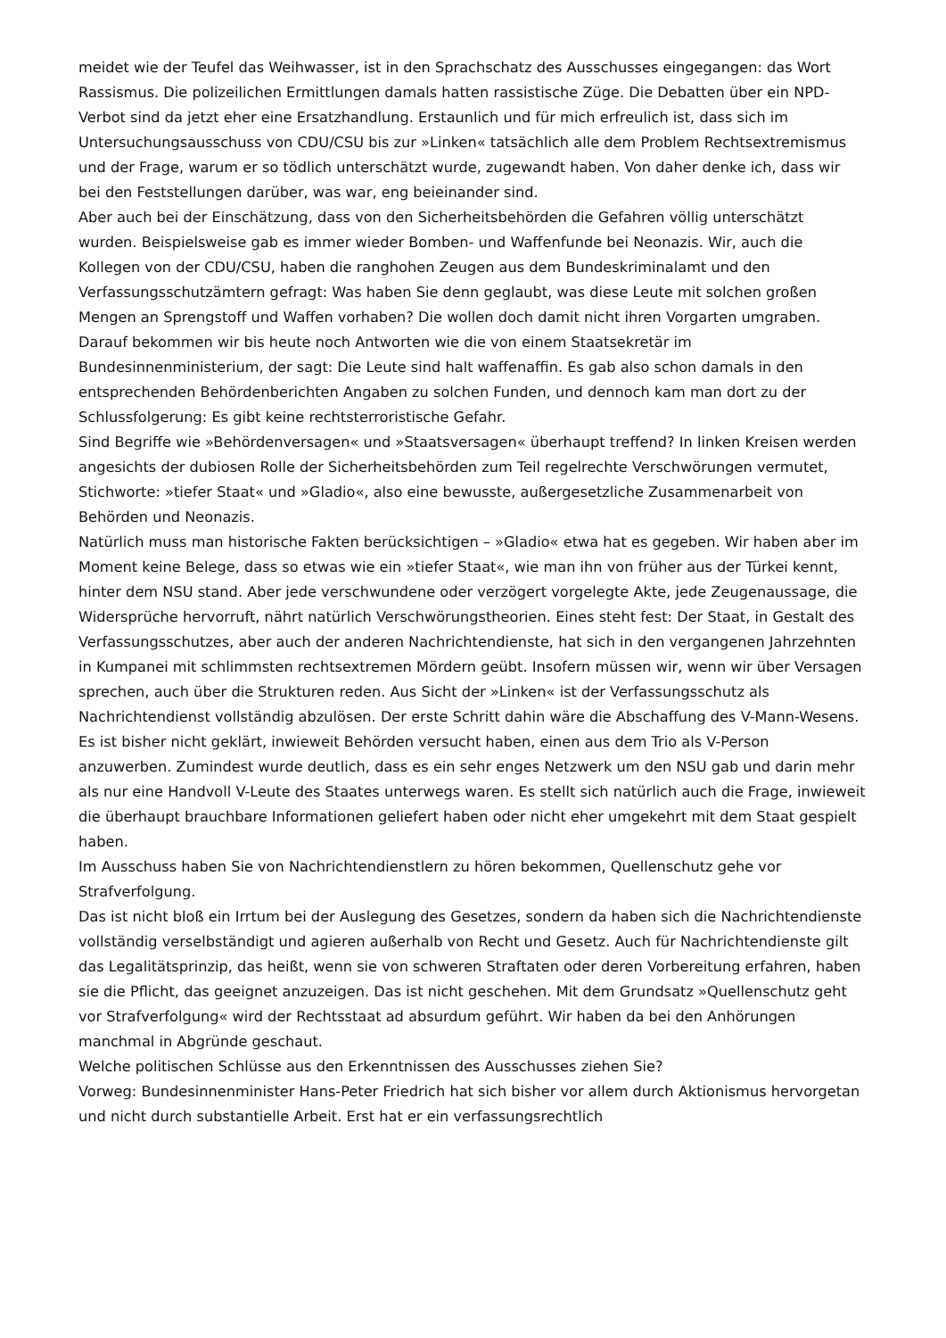meidet wie der Teufel das Weihwasser, ist in den Sprachschatz des Ausschusses eingegangen: das Wort Rassismus. Die polizeilichen Ermittlungen damals hatten rassistische Züge. Die Debatten über ein NPD-Verbot sind da jetzt eher eine Ersatzhandlung. Erstaunlich und für mich erfreulich ist, dass sich im Untersuchungsausschuss von CDU/CSU bis zur »Linken« tatsächlich alle dem Problem Rechtsextremismus und der Frage, warum er so tödlich unterschätzt wurde, zugewandt haben. Von daher denke ich, dass wir bei den Feststellungen darüber, was war, eng beieinander sind.
Aber auch bei der Einschätzung, dass von den Sicherheitsbehörden die Gefahren völlig unterschätzt wurden. Beispielsweise gab es immer wieder Bomben- und Waffenfunde bei Neonazis. Wir, auch die Kollegen von der CDU/CSU, haben die ranghohen Zeugen aus dem Bundeskriminalamt und den Verfassungsschutzämtern gefragt: Was haben Sie denn geglaubt, was diese Leute mit solchen großen Mengen an Sprengstoff und Waffen vorhaben? Die wollen doch damit nicht ihren Vorgarten umgraben. Darauf bekommen wir bis heute noch Antworten wie die von einem Staatsekretär im Bundesinnenministerium, der sagt: Die Leute sind halt waffenaffin. Es gab also schon damals in den entsprechenden Behördenberichten Angaben zu solchen Funden, und dennoch kam man dort zu der Schlussfolgerung: Es gibt keine rechtsterroristische Gefahr.
Sind Begriffe wie »Behördenversagen« und »Staatsversagen« überhaupt treffend? In linken Kreisen werden angesichts der dubiosen Rolle der Sicherheitsbehörden zum Teil regelrechte Verschwörungen vermutet, Stichworte: »tiefer Staat« und »Gladio«, also eine bewusste, außergesetzliche Zusammenarbeit von Behörden und Neonazis.
Natürlich muss man historische Fakten berücksichtigen – »Gladio« etwa hat es gegeben. Wir haben aber im Moment keine Belege, dass so etwas wie ein »tiefer Staat«, wie man ihn von früher aus der Türkei kennt, hinter dem NSU stand. Aber jede verschwundene oder verzögert vorgelegte Akte, jede Zeugenaussage, die Widersprüche hervorruft, nährt natürlich Verschwörungstheorien. Eines steht fest: Der Staat, in Gestalt des Verfassungsschutzes, aber auch der anderen Nachrichtendienste, hat sich in den vergangenen Jahrzehnten in Kumpanei mit schlimmsten rechtsextremen Mördern geübt. Insofern müssen wir, wenn wir über Versagen sprechen, auch über die Strukturen reden. Aus Sicht der »Linken« ist der Verfassungsschutz als Nachrichtendienst vollständig abzulösen. Der erste Schritt dahin wäre die Abschaffung des V-Mann-Wesens. Es ist bisher nicht geklärt, inwieweit Behörden versucht haben, einen aus dem Trio als V-Person anzuwerben. Zumindest wurde deutlich, dass es ein sehr enges Netzwerk um den NSU gab und darin mehr als nur eine Handvoll V-Leute des Staates unterwegs waren. Es stellt sich natürlich auch die Frage, inwieweit die überhaupt brauchbare Informationen geliefert haben oder nicht eher umgekehrt mit dem Staat gespielt haben.
Im Ausschuss haben Sie von Nachrichtendienstlern zu hören bekommen, Quellenschutz gehe vor Strafverfolgung.
Das ist nicht bloß ein Irrtum bei der Auslegung des Gesetzes, sondern da haben sich die Nachrichtendienste vollständig verselbständigt und agieren außerhalb von Recht und Gesetz. Auch für Nachrichtendienste gilt das Legalitätsprinzip, das heißt, wenn sie von schweren Straftaten oder deren Vorbereitung erfahren, haben sie die Pflicht, das geeignet anzuzeigen. Das ist nicht geschehen. Mit dem Grundsatz »Quellenschutz geht vor Strafverfolgung« wird der Rechtsstaat ad absurdum geführt. Wir haben da bei den Anhörungen manchmal in Abgründe geschaut.
Welche politischen Schlüsse aus den Erkenntnissen des Ausschusses ziehen Sie?
Vorweg: Bundesinnenminister Hans-Peter Friedrich hat sich bisher vor allem durch Aktionismus hervorgetan und nicht durch substantielle Arbeit. Erst hat er ein verfassungsrechtlich